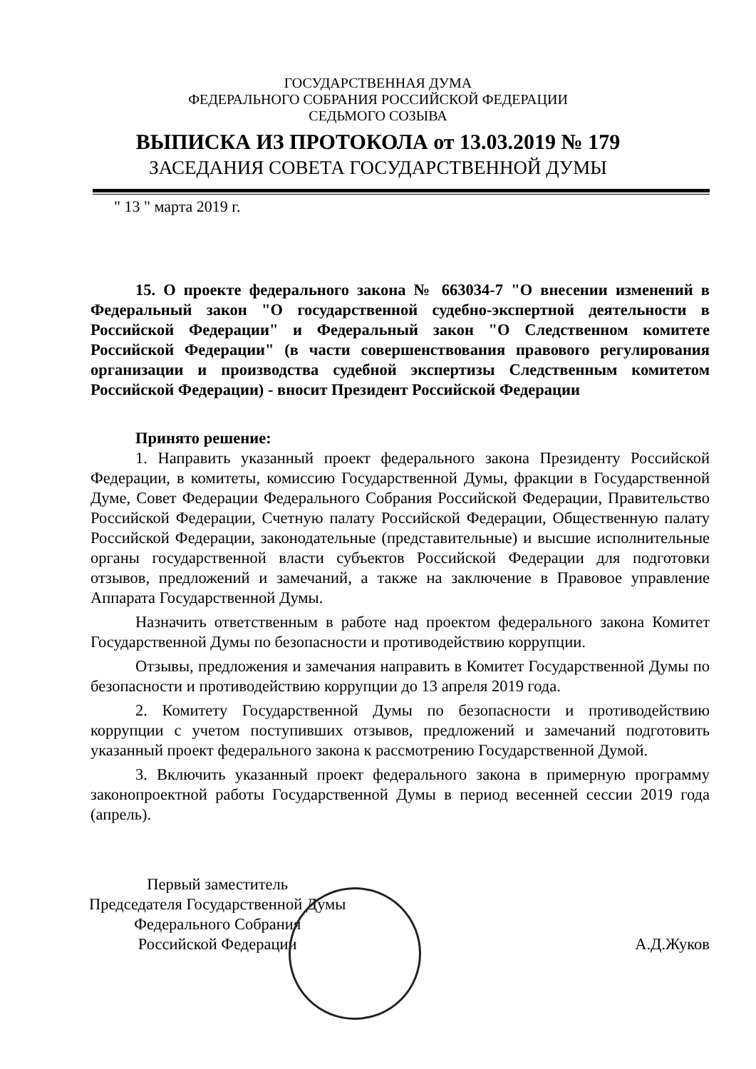ГОСУДАРСТВЕННАЯ ДУМА
ФЕДЕРАЛЬНОГО СОБРАНИЯ РОССИЙСКОЙ ФЕДЕРАЦИИ
СЕДЬМОГО СОЗЫВА
ВЫПИСКА ИЗ ПРОТОКОЛА от 13.03.2019 № 179
ЗАСЕДАНИЯ СОВЕТА ГОСУДАРСТВЕННОЙ ДУМЫ
" 13 " марта 2019 г.
15. О проекте федерального закона № 663034-7 "О внесении изменений в Федеральный закон "О государственной судебно-экспертной деятельности в Российской Федерации" и Федеральный закон "О Следственном комитете Российской Федерации" (в части совершенствования правового регулирования организации и производства судебной экспертизы Следственным комитетом Российской Федерации) - вносит Президент Российской Федерации
Принято решение:
1. Направить указанный проект федерального закона Президенту Российской Федерации, в комитеты, комиссию Государственной Думы, фракции в Государственной Думе, Совет Федерации Федерального Собрания Российской Федерации, Правительство Российской Федерации, Счетную палату Российской Федерации, Общественную палату Российской Федерации, законодательные (представительные) и высшие исполнительные органы государственной власти субъектов Российской Федерации для подготовки отзывов, предложений и замечаний, а также на заключение в Правовое управление Аппарата Государственной Думы.
Назначить ответственным в работе над проектом федерального закона Комитет Государственной Думы по безопасности и противодействию коррупции.
Отзывы, предложения и замечания направить в Комитет Государственной Думы по безопасности и противодействию коррупции до 13 апреля 2019 года.
2. Комитету Государственной Думы по безопасности и противодействию коррупции с учетом поступивших отзывов, предложений и замечаний подготовить указанный проект федерального закона к рассмотрению Государственной Думой.
3. Включить указанный проект федерального закона в примерную программу законопроектной работы Государственной Думы в период весенней сессии 2019 года (апрель).
Первый заместитель
Председателя Государственной Думы
Федерального Собрания
Российской Федерации
А.Д.Жуков